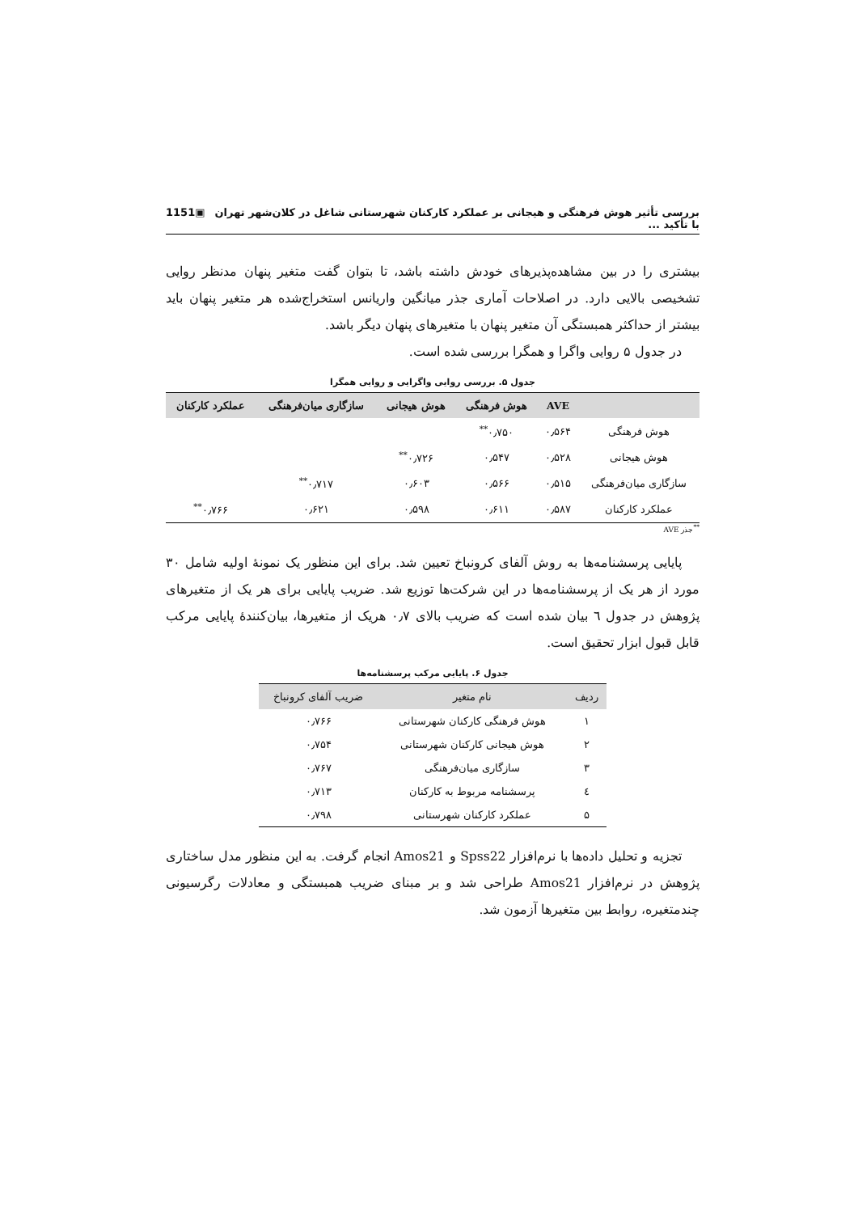بررسی تأثیر هوش فرهنگی و هیجانی بر عملکرد کارکنان شهرستانی شاغل در کلان‌شهر تهران با تأکید ... ▣1151
بیشتری را در بین مشاهده‌پذیرهای خودش داشته باشد، تا بتوان گفت متغیر پنهان مدنظر روایی تشخیصی بالایی دارد. در اصلاحات آماری جذر میانگین واریانس استخراج‌شده هر متغیر پنهان باید بیشتر از حداکثر همبستگی آن متغیر پنهان با متغیرهای پنهان دیگر باشد.
در جدول ۵ روایی واگرا و همگرا بررسی شده است.
جدول ۵. بررسی روایی واگرایی و روایی همگرا
| | AVE | هوش فرهنگی | هوش هیجانی | سازگاری میان‌فرهنگی | عملکرد کارکنان |
| --- | --- | --- | --- | --- | --- |
| هوش فرهنگی | ۰٫۵۶۴ | ۰٫۷۵۰<sup>**</sup> | | | |
| هوش هیجانی | ۰٫۵۲۸ | ۰٫۵۴۷ | ۰٫۷۲۶<sup>**</sup> | | |
| سازگاری میان‌فرهنگی | ۰٫۵۱۵ | ۰٫۵۶۶ | ۰٫۶۰۳ | ۰٫۷۱۷<sup>**</sup> | |
| عملکرد کارکنان | ۰٫۵۸۷ | ۰٫۶۱۱ | ۰٫۵۹۸ | ۰٫۶۲۱ | ۰٫۷۶۶<sup>**</sup> |
<sup>**</sup> جذر AVE
پایایی پرسشنامه‌ها به روش آلفای کرونباخ تعیین شد. برای این منظور یک نمونۀ اولیه شامل ۳۰ مورد از هر یک از پرسشنامه‌ها در این شرکت‌ها توزیع شد. ضریب پایایی برای هر یک از متغیرهای پژوهش در جدول ٦ بیان شده است که ضریب بالای ۰٫۷ هریک از متغیرها، بیان‌کنندۀ پایایی مرکب قابل قبول ابزار تحقیق است.
جدول ۶. پایایی مرکب پرسشنامه‌ها
| ردیف | نام متغیر | ضریب آلفای کرونباخ |
| --- | --- | --- |
| ۱ | هوش فرهنگی کارکنان شهرستانی | ۰٫۷۶۶ |
| ۲ | هوش هیجانی کارکنان شهرستانی | ۰٫۷۵۴ |
| ۳ | سازگاری میان‌فرهنگی | ۰٫۷۶۷ |
| ٤ | پرسشنامه مربوط به کارکنان | ۰٫۷۱۳ |
| ۵ | عملکرد کارکنان شهرستانی | ۰٫۷۹۸ |
تجزیه و تحلیل داده‌ها با نرم‌افزار Spss22 و Amos21 انجام گرفت. به این منظور مدل ساختاری پژوهش در نرم‌افزار Amos21 طراحی شد و بر مبنای ضریب همبستگی و معادلات رگرسیونی چندمتغیره، روابط بین متغیرها آزمون شد.